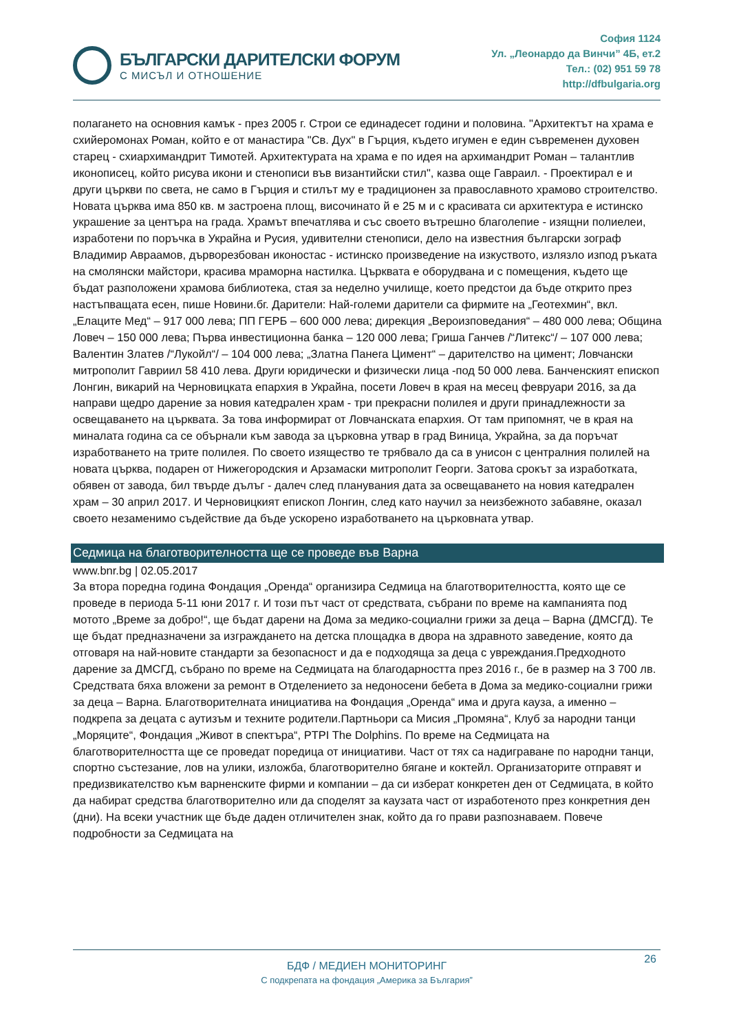БЪЛГАРСКИ ДАРИТЕЛСКИ ФОРУМ
С МИСЪЛ И ОТНОШЕНИЕ
София 1124
Ул. „Леонардо да Винчи” 4Б, ет.2
Тел.: (02) 951 59 78
http://dfbulgaria.org
полагането на основния камък - през 2005 г. Строи се единадесет години и половина. "Архитектът на храма е схийеромонах Роман, който е от манастира "Св. Дух" в Гърция, където игумен е един съвременен духовен старец - схиархимандрит Тимотей. Архитектурата на храма е по идея на архимандрит Роман – талантлив иконописец, който рисува икони и стенописи във византийски стил", казва още Гавраил. - Проектирал е и други църкви по света, не само в Гърция и стилът му е традиционен за православното храмово строителство. Новата църква има 850 кв. м застроена площ, височинато й е 25 м и с красивата си архитектура е истинско украшение за центъра на града. Храмът впечатлява и със своето вътрешно благолепие - изящни полиелеи, изработени по поръчка в Украйна и Русия, удивителни стенописи, дело на известния български зограф Владимир Авраамов, дърворезбован иконостас - истинско произведение на изкуството, излязло изпод ръката на смолянски майстори, красива мраморна настилка. Църквата е оборудвана и с помещения, където ще бъдат разположени храмова библиотека, стая за неделно училище, което предстои да бъде открито през настъпващата есен, пише Новини.бг. Дарители: Най-големи дарители са фирмите на „Геотехмин“, вкл. „Елаците Мед“ – 917 000 лева; ПП ГЕРБ – 600 000 лева; дирекция „Вероизповедания“ – 480 000 лева; Община Ловеч – 150 000 лева; Първа инвестиционна банка – 120 000 лева; Гриша Ганчев /“Литекс“/ – 107 000 лева; Валентин Златев /“Лукойл“/ – 104 000 лева; „Златна Панега Цимент“ – дарителство на цимент; Ловчански митрополит Гавриил 58 410 лева. Други юридически и физически лица -под 50 000 лева. Банченският епископ Лонгин, викарий на Черновицката епархия в Украйна, посети Ловеч в края на месец февруари 2016, за да направи щедро дарение за новия катедрален храм - три прекрасни полилея и други принадлежности за освещаването на църквата. За това информират от Ловчанската епархия. От там припомнят, че в края на миналата година са се обърнали към завода за църковна утвар в град Виница, Украйна, за да поръчат изработването на трите полилея. По своето изящество те трябвало да са в унисон с централния полилей на новата църква, подарен от Нижегородския и Арзамаски митрополит Георги. Затова срокът за изработката, обявен от завода, бил твърде дълъг - далеч след планувания дата за освещаването на новия катедрален храм – 30 април 2017. И Черновицкият епископ Лонгин, след като научил за неизбежното забавяне, оказал своето незаменимо съдействие да бъде ускорено изработването на църковната утвар.
Седмица на благотворителността ще се проведе във Варна
www.bnr.bg | 02.05.2017
За втора поредна година Фондация „Оренда“ организира Седмица на благотворителността, която ще се проведе в периода 5-11 юни 2017 г. И този път част от средствата, събрани по време на кампанията под мотото „Време за добро!“, ще бъдат дарени на Дома за медико-социални грижи за деца – Варна (ДМСГД). Те ще бъдат предназначени за изграждането на детска площадка в двора на здравното заведение, която да отговаря на най-новите стандарти за безопасност и да е подходяща за деца с увреждания.Предходното дарение за ДМСГД, събрано по време на Седмицата на благодарността през 2016 г., бе в размер на 3 700 лв. Средствата бяха вложени за ремонт в Отделението за недоносени бебета в Дома за медико-социални грижи за деца – Варна. Благотворителната инициатива на Фондация „Оренда“ има и друга кауза, а именно – подкрепа за децата с аутизъм и техните родители.Партньори са Мисия „Промяна“, Клуб за народни танци „Моряците“, Фондация „Живот в спектъра“, PTPI The Dolphins. По време на Седмицата на благотворителността ще се проведат поредица от инициативи. Част от тях са надиграване по народни танци, спортно състезание, лов на улики, изложба, благотворително бягане и коктейл. Организаторите отправят и предизвикателство към варненските фирми и компании – да си изберат конкретен ден от Седмицата, в който да набират средства благотворително или да споделят за каузата част от изработеното през конкретния ден (дни). На всеки участник ще бъде даден отличителен знак, който да го прави разпознаваем. Повече подробности за Седмицата на
26
БДФ / МЕДИЕН МОНИТОРИНГ
С подкрепата на фондация „Америка за България”